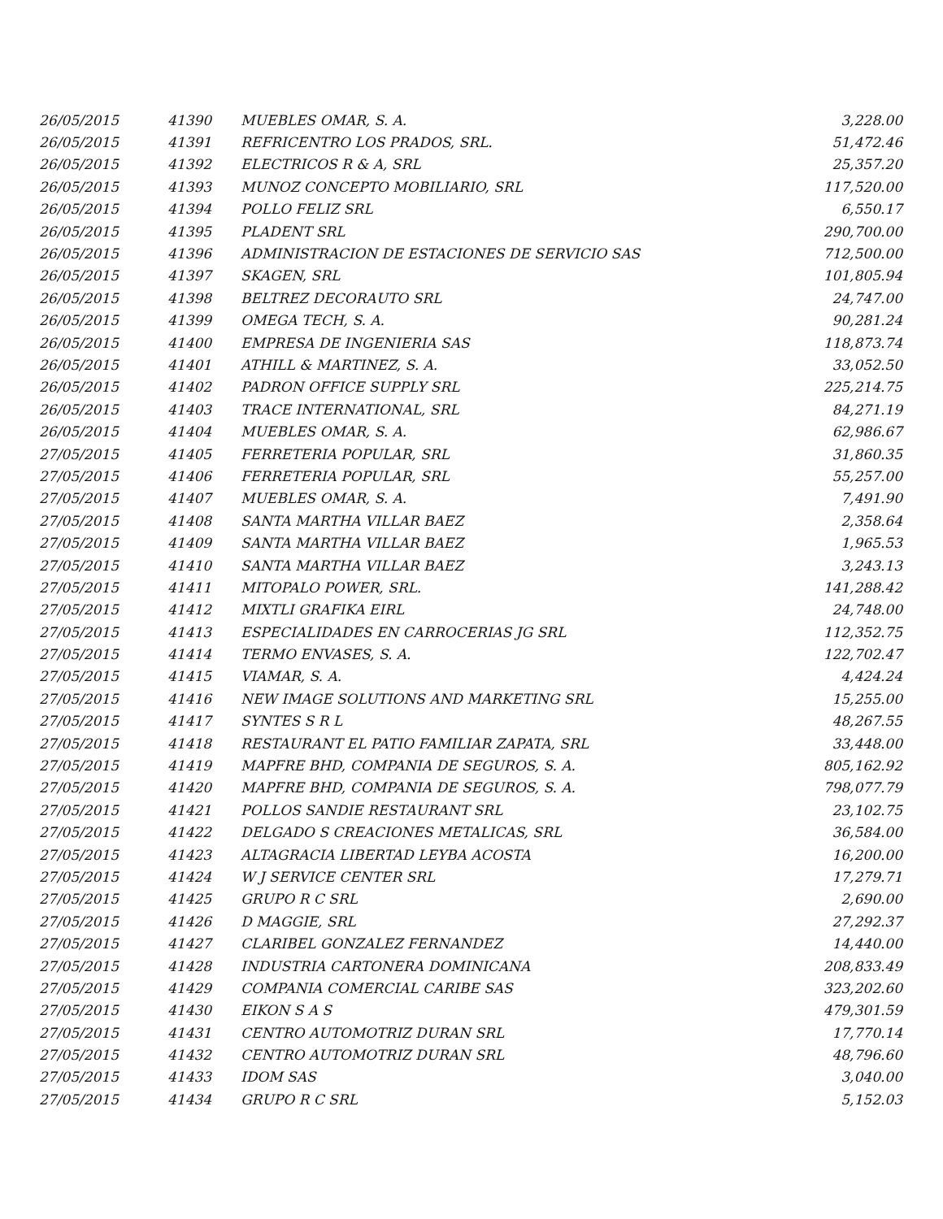| 26/05/2015 | 41390 | MUEBLES OMAR, S. A. | 3,228.00 |
| 26/05/2015 | 41391 | REFRICENTRO LOS PRADOS, SRL. | 51,472.46 |
| 26/05/2015 | 41392 | ELECTRICOS R & A, SRL | 25,357.20 |
| 26/05/2015 | 41393 | MUNOZ CONCEPTO MOBILIARIO, SRL | 117,520.00 |
| 26/05/2015 | 41394 | POLLO FELIZ SRL | 6,550.17 |
| 26/05/2015 | 41395 | PLADENT SRL | 290,700.00 |
| 26/05/2015 | 41396 | ADMINISTRACION DE ESTACIONES DE SERVICIO SAS | 712,500.00 |
| 26/05/2015 | 41397 | SKAGEN, SRL | 101,805.94 |
| 26/05/2015 | 41398 | BELTREZ DECORAUTO SRL | 24,747.00 |
| 26/05/2015 | 41399 | OMEGA TECH, S. A. | 90,281.24 |
| 26/05/2015 | 41400 | EMPRESA DE INGENIERIA SAS | 118,873.74 |
| 26/05/2015 | 41401 | ATHILL & MARTINEZ, S. A. | 33,052.50 |
| 26/05/2015 | 41402 | PADRON OFFICE SUPPLY SRL | 225,214.75 |
| 26/05/2015 | 41403 | TRACE INTERNATIONAL, SRL | 84,271.19 |
| 26/05/2015 | 41404 | MUEBLES OMAR, S. A. | 62,986.67 |
| 27/05/2015 | 41405 | FERRETERIA POPULAR, SRL | 31,860.35 |
| 27/05/2015 | 41406 | FERRETERIA POPULAR, SRL | 55,257.00 |
| 27/05/2015 | 41407 | MUEBLES OMAR, S. A. | 7,491.90 |
| 27/05/2015 | 41408 | SANTA MARTHA VILLAR BAEZ | 2,358.64 |
| 27/05/2015 | 41409 | SANTA MARTHA VILLAR BAEZ | 1,965.53 |
| 27/05/2015 | 41410 | SANTA MARTHA VILLAR BAEZ | 3,243.13 |
| 27/05/2015 | 41411 | MITOPALO POWER, SRL. | 141,288.42 |
| 27/05/2015 | 41412 | MIXTLI GRAFIKA EIRL | 24,748.00 |
| 27/05/2015 | 41413 | ESPECIALIDADES EN CARROCERIAS JG SRL | 112,352.75 |
| 27/05/2015 | 41414 | TERMO ENVASES, S. A. | 122,702.47 |
| 27/05/2015 | 41415 | VIAMAR, S. A. | 4,424.24 |
| 27/05/2015 | 41416 | NEW IMAGE SOLUTIONS AND MARKETING SRL | 15,255.00 |
| 27/05/2015 | 41417 | SYNTES S R L | 48,267.55 |
| 27/05/2015 | 41418 | RESTAURANT EL PATIO FAMILIAR ZAPATA, SRL | 33,448.00 |
| 27/05/2015 | 41419 | MAPFRE BHD, COMPANIA DE SEGUROS, S. A. | 805,162.92 |
| 27/05/2015 | 41420 | MAPFRE BHD, COMPANIA DE SEGUROS, S. A. | 798,077.79 |
| 27/05/2015 | 41421 | POLLOS SANDIE RESTAURANT SRL | 23,102.75 |
| 27/05/2015 | 41422 | DELGADO S CREACIONES METALICAS, SRL | 36,584.00 |
| 27/05/2015 | 41423 | ALTAGRACIA LIBERTAD LEYBA ACOSTA | 16,200.00 |
| 27/05/2015 | 41424 | W J SERVICE CENTER SRL | 17,279.71 |
| 27/05/2015 | 41425 | GRUPO R C SRL | 2,690.00 |
| 27/05/2015 | 41426 | D MAGGIE, SRL | 27,292.37 |
| 27/05/2015 | 41427 | CLARIBEL GONZALEZ FERNANDEZ | 14,440.00 |
| 27/05/2015 | 41428 | INDUSTRIA CARTONERA DOMINICANA | 208,833.49 |
| 27/05/2015 | 41429 | COMPANIA COMERCIAL CARIBE SAS | 323,202.60 |
| 27/05/2015 | 41430 | EIKON S A S | 479,301.59 |
| 27/05/2015 | 41431 | CENTRO AUTOMOTRIZ DURAN SRL | 17,770.14 |
| 27/05/2015 | 41432 | CENTRO AUTOMOTRIZ DURAN SRL | 48,796.60 |
| 27/05/2015 | 41433 | IDOM SAS | 3,040.00 |
| 27/05/2015 | 41434 | GRUPO R C SRL | 5,152.03 |